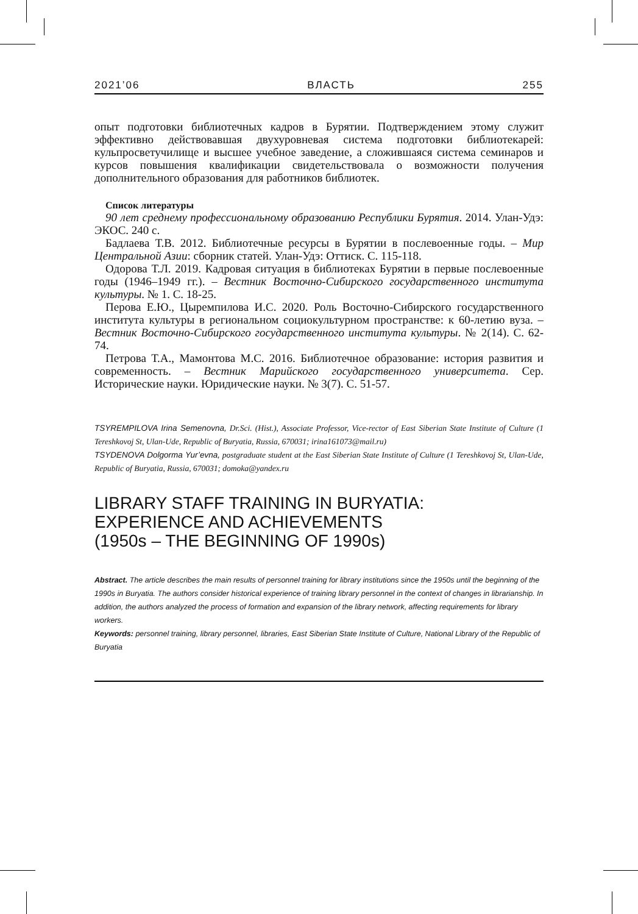2021’06 ВЛАСТЬ 255
опыт подготовки библиотечных кадров в Бурятии. Подтверждением этому служит эффективно действовавшая двухуровневая система подготовки библиотекарей: кульпросветучилище и высшее учебное заведение, а сложившаяся система семинаров и курсов повышения квалификации свидетельствовала о возможности получения дополнительного образования для работников библиотек.
Список литературы
90 лет среднему профессиональному образованию Республики Бурятия. 2014. Улан-Удэ: ЭКОС. 240 с.
Бадлаева Т.В. 2012. Библиотечные ресурсы в Бурятии в послевоенные годы. – Мир Центральной Азии: сборник статей. Улан-Удэ: Оттиск. С. 115-118.
Одорова Т.Л. 2019. Кадровая ситуация в библиотеках Бурятии в первые послевоенные годы (1946–1949 гг.). – Вестник Восточно-Сибирского государственного института культуры. № 1. С. 18-25.
Перова Е.Ю., Цыремпилова И.С. 2020. Роль Восточно-Сибирского государственного института культуры в региональном социокультурном пространстве: к 60-летию вуза. – Вестник Восточно-Сибирского государственного института культуры. № 2(14). С. 62-74.
Петрова Т.А., Мамонтова М.С. 2016. Библиотечное образование: история развития и современность. – Вестник Марийского государственного университета. Сер. Исторические науки. Юридические науки. № 3(7). С. 51-57.
TSYREMPILOVA Irina Semenovna, Dr.Sci. (Hist.), Associate Professor, Vice-rector of East Siberian State Institute of Culture (1 Tereshkovoj St, Ulan-Ude, Republic of Buryatia, Russia, 670031; irina161073@mail.ru)
TSYDENOVA Dolgorma Yur’evna, postgraduate student at the East Siberian State Institute of Culture (1 Tereshkovoj St, Ulan-Ude, Republic of Buryatia, Russia, 670031; domoka@yandex.ru
LIBRARY STAFF TRAINING IN BURYATIA:
EXPERIENCE AND ACHIEVEMENTS
(1950s – THE BEGINNING OF 1990s)
Abstract. The article describes the main results of personnel training for library institutions since the 1950s until the beginning of the 1990s in Buryatia. The authors consider historical experience of training library personnel in the context of changes in librarianship. In addition, the authors analyzed the process of formation and expansion of the library network, affecting requirements for library workers.
Keywords: personnel training, library personnel, libraries, East Siberian State Institute of Culture, National Library of the Republic of Buryatia